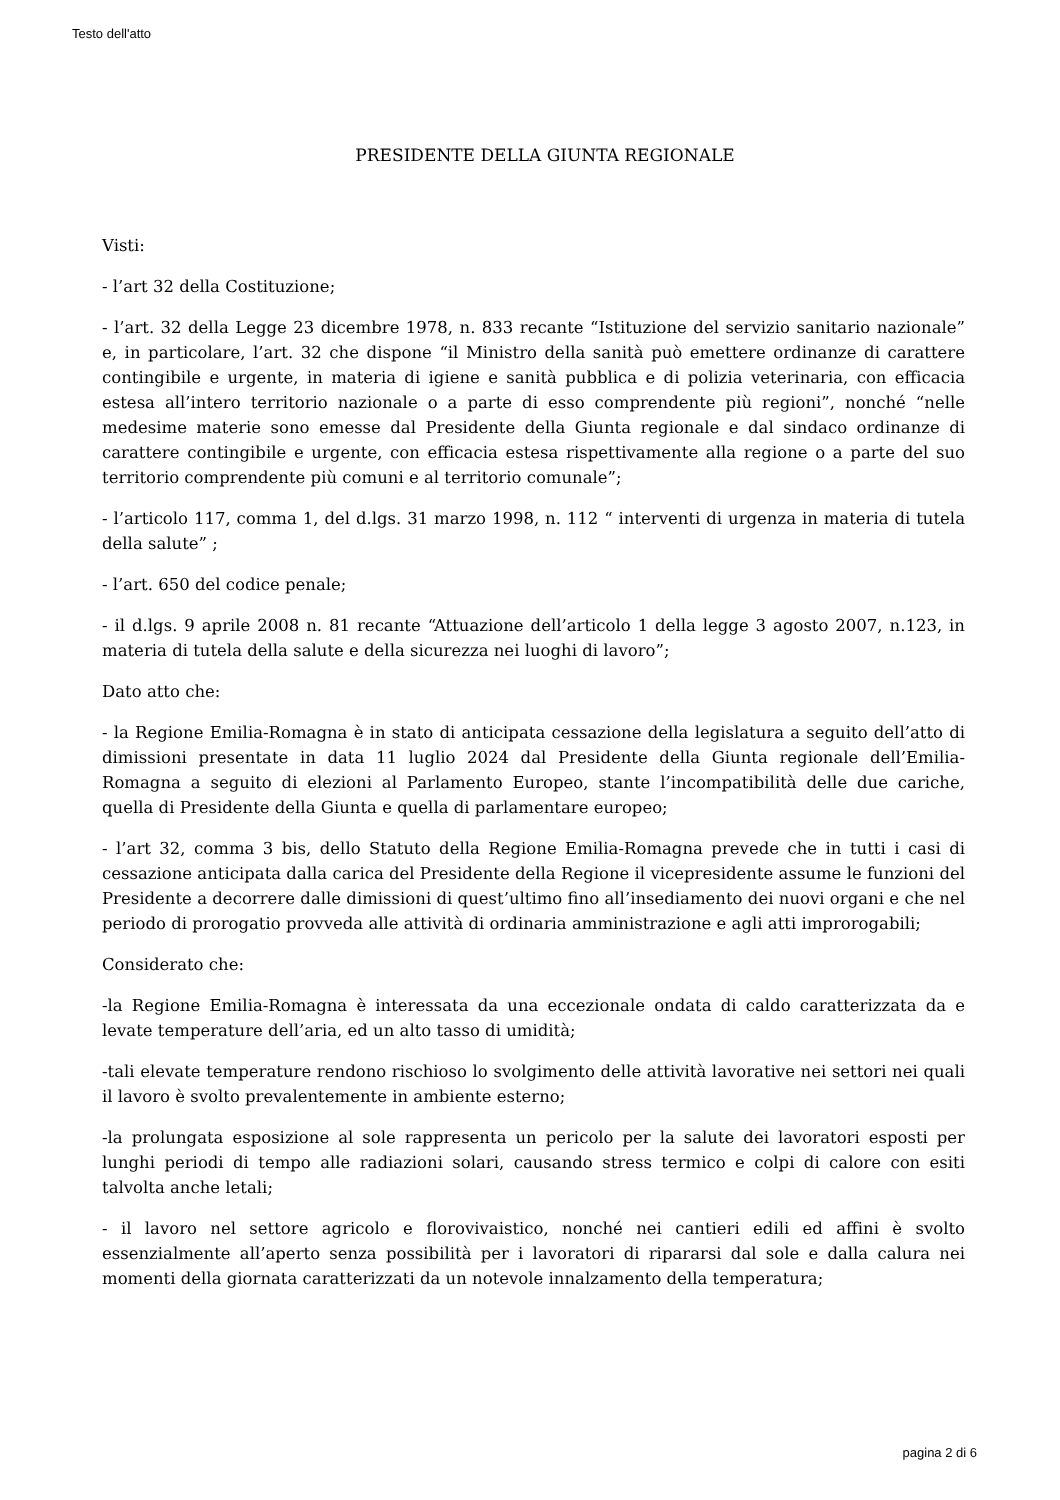Testo dell'atto
PRESIDENTE DELLA GIUNTA REGIONALE
Visti:
- l’art 32 della Costituzione;
- l’art. 32 della Legge 23 dicembre 1978, n. 833 recante “Istituzione del servizio sanitario nazionale” e, in particolare, l’art. 32 che dispone “il Ministro della sanità può emettere ordinanze di carattere contingibile e urgente, in materia di igiene e sanità pubblica e di polizia veterinaria, con efficacia estesa all’intero territorio nazionale o a parte di esso comprendente più regioni”, nonché “nelle medesime materie sono emesse dal Presidente della Giunta regionale e dal sindaco ordinanze di carattere contingibile e urgente, con efficacia estesa rispettivamente alla regione o a parte del suo territorio comprendente più comuni e al territorio comunale”;
- l’articolo 117, comma 1, del d.lgs. 31 marzo 1998, n. 112 “ interventi di urgenza in materia di tutela della salute” ;
- l’art. 650 del codice penale;
- il d.lgs. 9 aprile 2008 n. 81 recante “Attuazione dell’articolo 1 della legge 3 agosto 2007, n.123, in materia di tutela della salute e della sicurezza nei luoghi di lavoro”;
Dato atto che:
- la Regione Emilia-Romagna è in stato di anticipata cessazione della legislatura a seguito dell’atto di dimissioni presentate in data 11 luglio 2024 dal Presidente della Giunta regionale dell’Emilia-Romagna a seguito di elezioni al Parlamento Europeo, stante l’incompatibilità delle due cariche, quella di Presidente della Giunta e quella di parlamentare europeo;
- l’art 32, comma 3 bis, dello Statuto della Regione Emilia-Romagna prevede che in tutti i casi di cessazione anticipata dalla carica del Presidente della Regione il vicepresidente assume le funzioni del Presidente a decorrere dalle dimissioni di quest’ultimo fino all’insediamento dei nuovi organi e che nel periodo di prorogatio provveda alle attività di ordinaria amministrazione e agli atti improrogabili;
Considerato che:
-la Regione Emilia-Romagna è interessata da una eccezionale ondata di caldo caratterizzata da e levate temperature dell’aria, ed un alto tasso di umidità;
-tali elevate temperature rendono rischioso lo svolgimento delle attività lavorative nei settori nei quali il lavoro è svolto prevalentemente in ambiente esterno;
-la prolungata esposizione al sole rappresenta un pericolo per la salute dei lavoratori esposti per lunghi periodi di tempo alle radiazioni solari, causando stress termico e colpi di calore con esiti talvolta anche letali;
- il lavoro nel settore agricolo e florovivaistico, nonché nei cantieri edili ed affini è svolto essenzialmente all’aperto senza possibilità per i lavoratori di ripararsi dal sole e dalla calura nei momenti della giornata caratterizzati da un notevole innalzamento della temperatura;
pagina 2 di 6